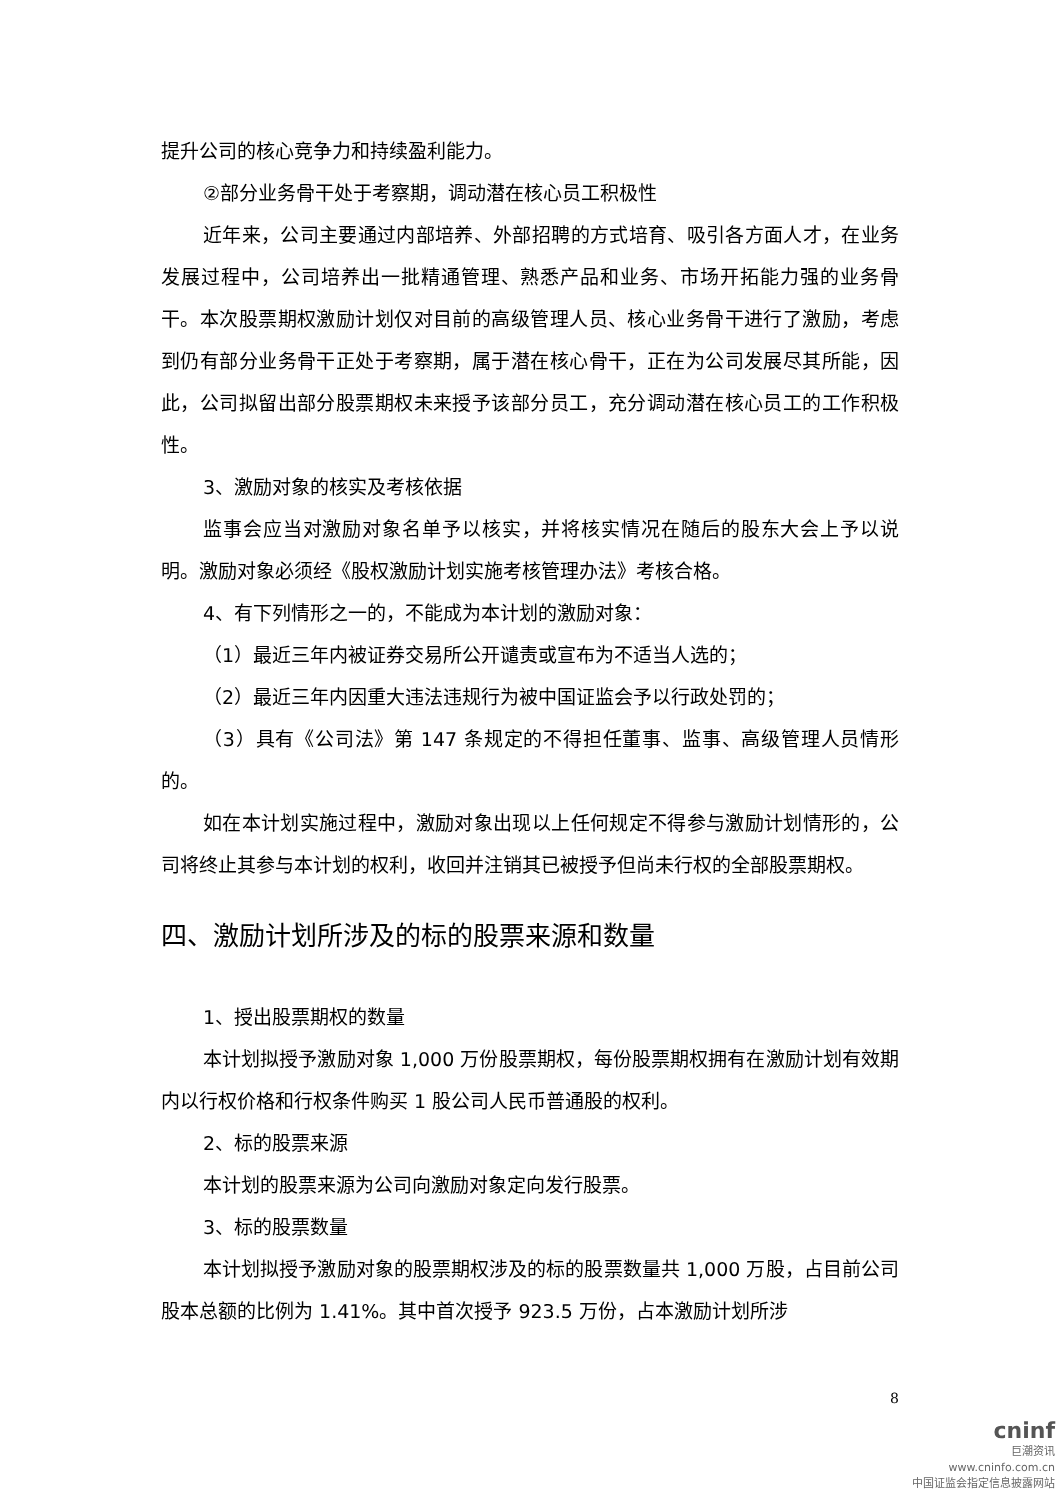提升公司的核心竞争力和持续盈利能力。
②部分业务骨干处于考察期，调动潜在核心员工积极性
近年来，公司主要通过内部培养、外部招聘的方式培育、吸引各方面人才，在业务发展过程中，公司培养出一批精通管理、熟悉产品和业务、市场开拓能力强的业务骨干。本次股票期权激励计划仅对目前的高级管理人员、核心业务骨干进行了激励，考虑到仍有部分业务骨干正处于考察期，属于潜在核心骨干，正在为公司发展尽其所能，因此，公司拟留出部分股票期权未来授予该部分员工，充分调动潜在核心员工的工作积极性。
3、激励对象的核实及考核依据
监事会应当对激励对象名单予以核实，并将核实情况在随后的股东大会上予以说明。激励对象必须经《股权激励计划实施考核管理办法》考核合格。
4、有下列情形之一的，不能成为本计划的激励对象：
（1）最近三年内被证券交易所公开谴责或宣布为不适当人选的；
（2）最近三年内因重大违法违规行为被中国证监会予以行政处罚的；
（3）具有《公司法》第 147 条规定的不得担任董事、监事、高级管理人员情形的。
如在本计划实施过程中，激励对象出现以上任何规定不得参与激励计划情形的，公司将终止其参与本计划的权利，收回并注销其已被授予但尚未行权的全部股票期权。
四、激励计划所涉及的标的股票来源和数量
1、授出股票期权的数量
本计划拟授予激励对象 1,000 万份股票期权，每份股票期权拥有在激励计划有效期内以行权价格和行权条件购买 1 股公司人民币普通股的权利。
2、标的股票来源
本计划的股票来源为公司向激励对象定向发行股票。
3、标的股票数量
本计划拟授予激励对象的股票期权涉及的标的股票数量共 1,000 万股，占目前公司股本总额的比例为 1.41%。其中首次授予 923.5 万份，占本激励计划所涉
8
cninf
巨潮资讯
www.cninfo.com.cn
中国证监会指定信息披露网站